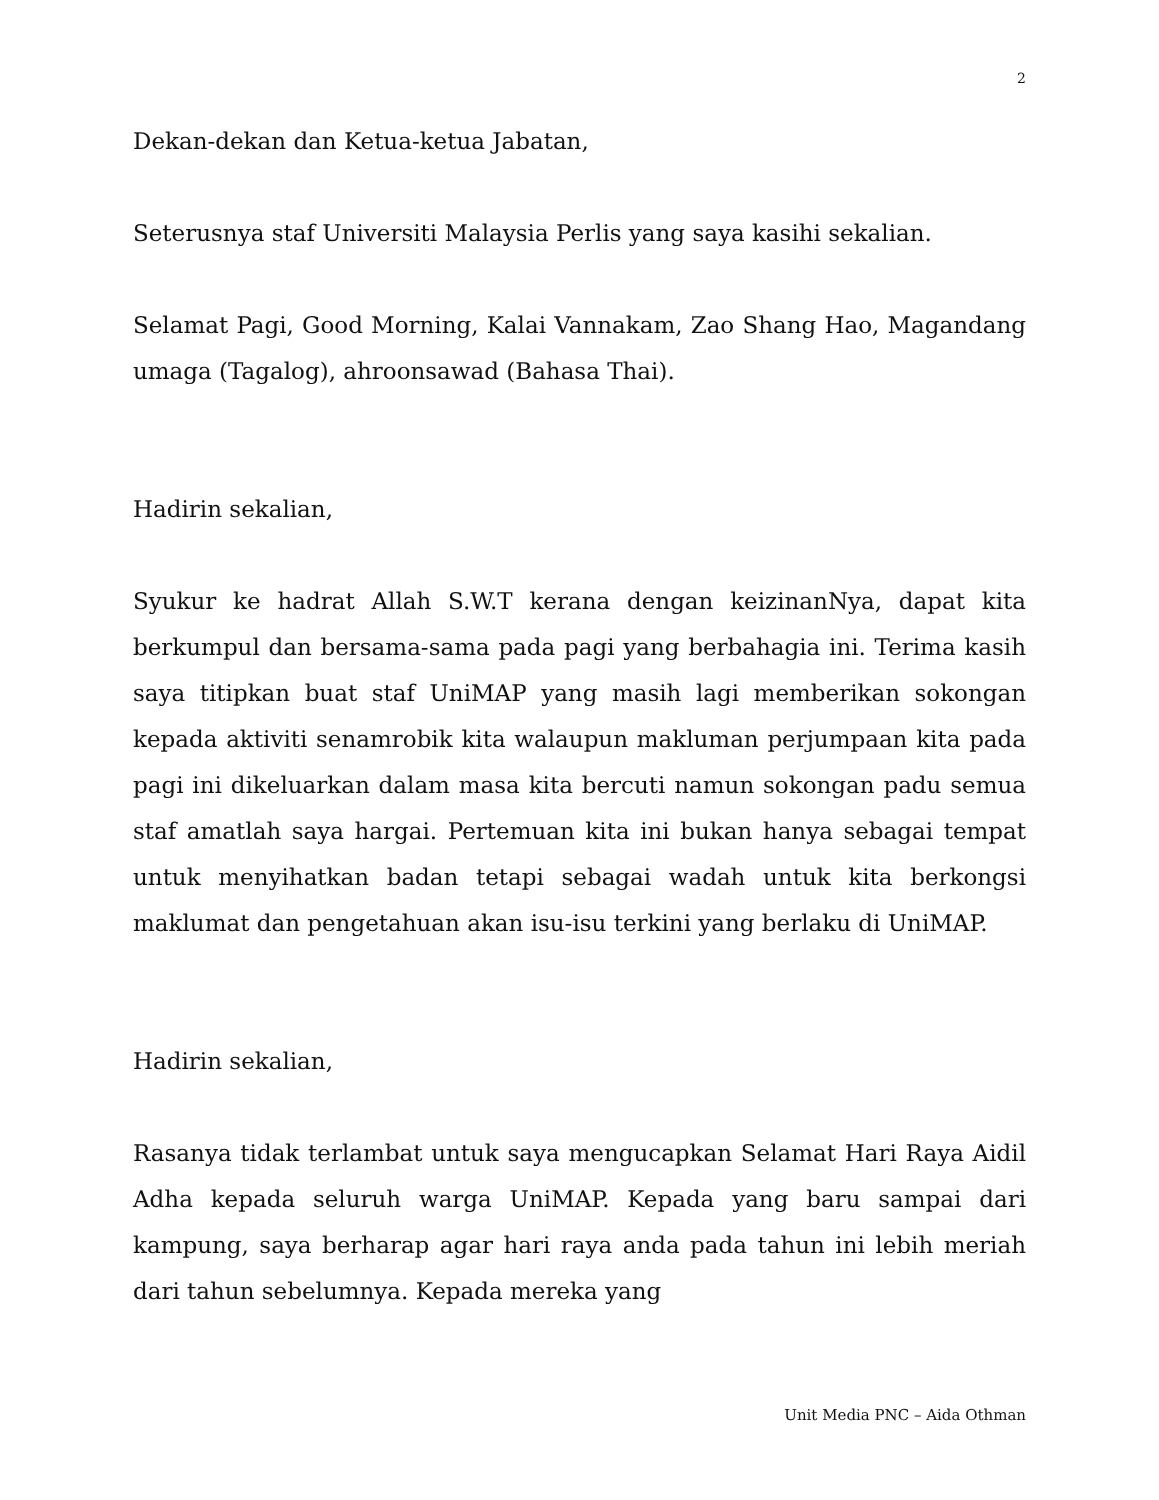2
Dekan-dekan dan Ketua-ketua Jabatan,
Seterusnya staf Universiti Malaysia Perlis yang saya kasihi sekalian.
Selamat Pagi, Good Morning, Kalai Vannakam, Zao Shang Hao, Magandang umaga (Tagalog), ahroonsawad (Bahasa Thai).
Hadirin sekalian,
Syukur ke hadrat Allah S.W.T kerana dengan keizinanNya, dapat kita berkumpul dan bersama-sama pada pagi yang berbahagia ini. Terima kasih saya titipkan buat staf UniMAP yang masih lagi memberikan sokongan kepada aktiviti senamrobik kita walaupun makluman perjumpaan kita pada pagi ini dikeluarkan dalam masa kita bercuti namun sokongan padu semua staf amatlah saya hargai. Pertemuan kita ini bukan hanya sebagai tempat untuk menyihatkan badan tetapi sebagai wadah untuk kita berkongsi maklumat dan pengetahuan akan isu-isu terkini yang berlaku di UniMAP.
Hadirin sekalian,
Rasanya tidak terlambat untuk saya mengucapkan Selamat Hari Raya Aidil Adha kepada seluruh warga UniMAP. Kepada yang baru sampai dari kampung, saya berharap agar hari raya anda pada tahun ini lebih meriah dari tahun sebelumnya. Kepada mereka yang
Unit Media PNC – Aida Othman